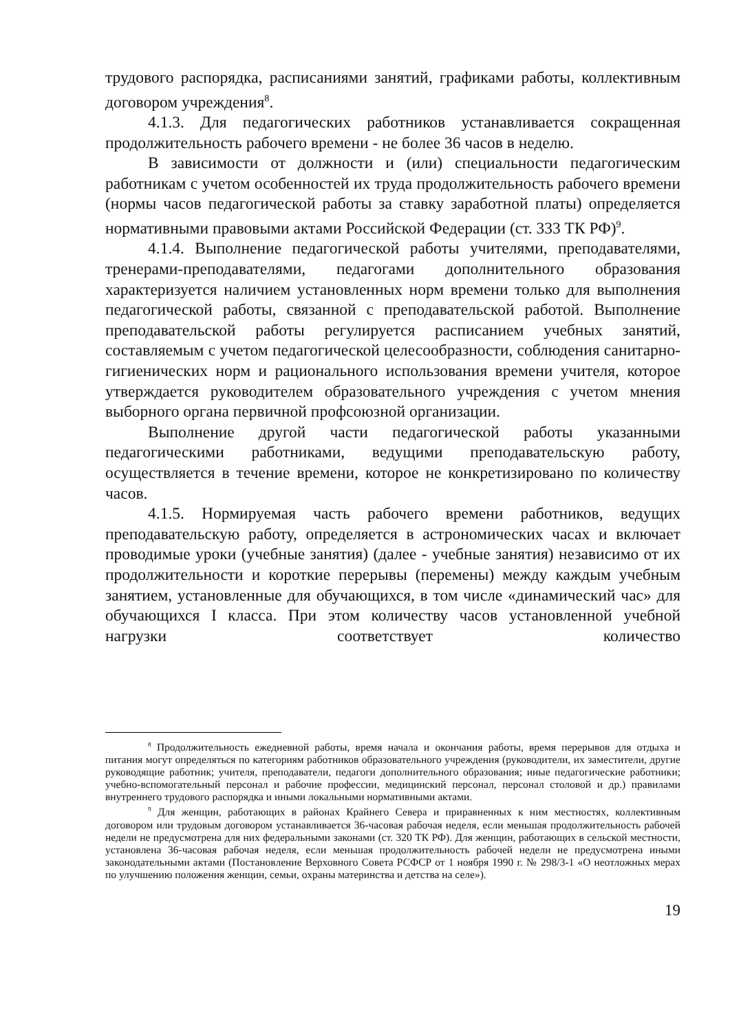трудового распорядка, расписаниями занятий, графиками работы, коллективным договором учреждения<sup>8</sup>.
4.1.3. Для педагогических работников устанавливается сокращенная продолжительность рабочего времени - не более 36 часов в неделю.
В зависимости от должности и (или) специальности педагогическим работникам с учетом особенностей их труда продолжительность рабочего времени (нормы часов педагогической работы за ставку заработной платы) определяется нормативными правовыми актами Российской Федерации (ст. 333 ТК РФ)<sup>9</sup>.
4.1.4. Выполнение педагогической работы учителями, преподавателями, тренерами-преподавателями, педагогами дополнительного образования характеризуется наличием установленных норм времени только для выполнения педагогической работы, связанной с преподавательской работой. Выполнение преподавательской работы регулируется расписанием учебных занятий, составляемым с учетом педагогической целесообразности, соблюдения санитарно-гигиенических норм и рационального использования времени учителя, которое утверждается руководителем образовательного учреждения с учетом мнения выборного органа первичной профсоюзной организации.
Выполнение другой части педагогической работы указанными педагогическими работниками, ведущими преподавательскую работу, осуществляется в течение времени, которое не конкретизировано по количеству часов.
4.1.5. Нормируемая часть рабочего времени работников, ведущих преподавательскую работу, определяется в астрономических часах и включает проводимые уроки (учебные занятия) (далее - учебные занятия) независимо от их продолжительности и короткие перерывы (перемены) между каждым учебным занятием, установленные для обучающихся, в том числе «динамический час» для обучающихся I класса. При этом количеству часов установленной учебной нагрузки соответствует количество
<sup>8</sup> Продолжительность ежедневной работы, время начала и окончания работы, время перерывов для отдыха и питания могут определяться по категориям работников образовательного учреждения (руководители, их заместители, другие руководящие работник; учителя, преподаватели, педагоги дополнительного образования; иные педагогические работники; учебно-вспомогательный персонал и рабочие профессии, медицинский персонал, персонал столовой и др.) правилами внутреннего трудового распорядка и иными локальными нормативными актами.
<sup>9</sup> Для женщин, работающих в районах Крайнего Севера и приравненных к ним местностях, коллективным договором или трудовым договором устанавливается 36-часовая рабочая неделя, если меньшая продолжительность рабочей недели не предусмотрена для них федеральными законами (ст. 320 ТК РФ). Для женщин, работающих в сельской местности, установлена 36-часовая рабочая неделя, если меньшая продолжительность рабочей недели не предусмотрена иными законодательными актами (Постановление Верховного Совета РСФСР от 1 ноября 1990 г. № 298/3-1 «О неотложных мерах по улучшению положения женщин, семьи, охраны материнства и детства на селе»).
19